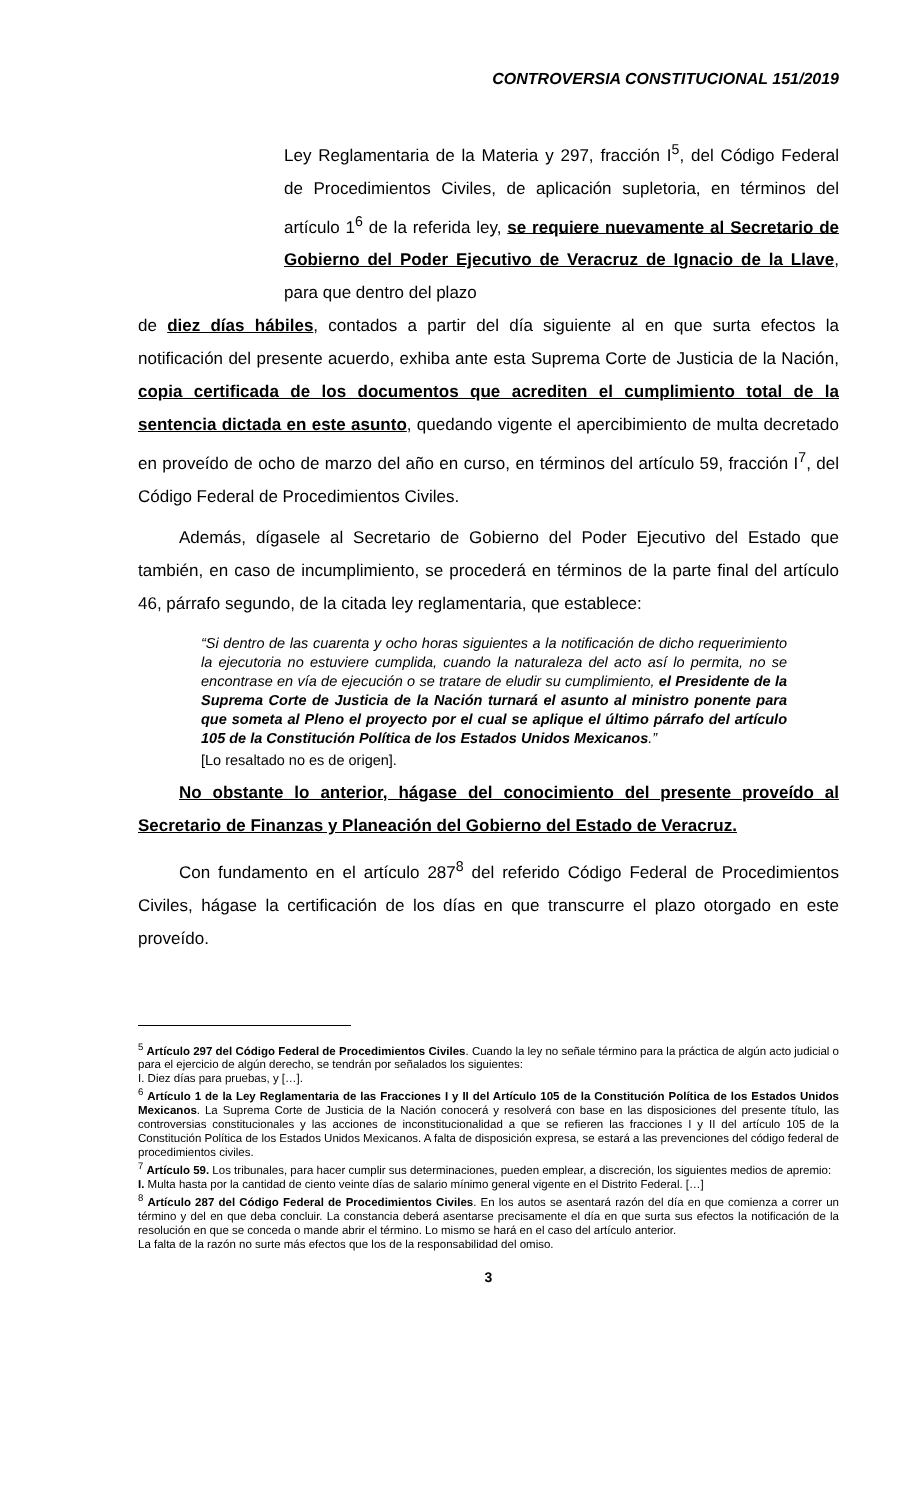CONTROVERSIA CONSTITUCIONAL 151/2019
Ley Reglamentaria de la Materia y 297, fracción I<sup>5</sup>, del Código Federal de Procedimientos Civiles, de aplicación supletoria, en términos del artículo 1<sup>6</sup> de la referida ley, se requiere nuevamente al Secretario de Gobierno del Poder Ejecutivo de Veracruz de Ignacio de la Llave, para que dentro del plazo
de diez días hábiles, contados a partir del día siguiente al en que surta efectos la notificación del presente acuerdo, exhiba ante esta Suprema Corte de Justicia de la Nación, copia certificada de los documentos que acrediten el cumplimiento total de la sentencia dictada en este asunto, quedando vigente el apercibimiento de multa decretado en proveído de ocho de marzo del año en curso, en términos del artículo 59, fracción I<sup>7</sup>, del Código Federal de Procedimientos Civiles.
Además, dígasele al Secretario de Gobierno del Poder Ejecutivo del Estado que también, en caso de incumplimiento, se procederá en términos de la parte final del artículo 46, párrafo segundo, de la citada ley reglamentaria, que establece:
“Si dentro de las cuarenta y ocho horas siguientes a la notificación de dicho requerimiento la ejecutoria no estuviere cumplida, cuando la naturaleza del acto así lo permita, no se encontrase en vía de ejecución o se tratare de eludir su cumplimiento, el Presidente de la Suprema Corte de Justicia de la Nación turnará el asunto al ministro ponente para que someta al Pleno el proyecto por el cual se aplique el último párrafo del artículo 105 de la Constitución Política de los Estados Unidos Mexicanos.”
[Lo resaltado no es de origen].
No obstante lo anterior, hágase del conocimiento del presente proveído al Secretario de Finanzas y Planeación del Gobierno del Estado de Veracruz.
Con fundamento en el artículo 287<sup>8</sup> del referido Código Federal de Procedimientos Civiles, hágase la certificación de los días en que transcurre el plazo otorgado en este proveído.
<sup>5</sup> Artículo 297 del Código Federal de Procedimientos Civiles. Cuando la ley no señale término para la práctica de algún acto judicial o para el ejercicio de algún derecho, se tendrán por señalados los siguientes:
I. Diez días para pruebas, y […].
<sup>6</sup> Artículo 1 de la Ley Reglamentaria de las Fracciones I y II del Artículo 105 de la Constitución Política de los Estados Unidos Mexicanos. La Suprema Corte de Justicia de la Nación conocerá y resolverá con base en las disposiciones del presente título, las controversias constitucionales y las acciones de inconstitucionalidad a que se refieren las fracciones I y II del artículo 105 de la Constitución Política de los Estados Unidos Mexicanos. A falta de disposición expresa, se estará a las prevenciones del código federal de procedimientos civiles.
<sup>7</sup> Artículo 59. Los tribunales, para hacer cumplir sus determinaciones, pueden emplear, a discreción, los siguientes medios de apremio:
I. Multa hasta por la cantidad de ciento veinte días de salario mínimo general vigente en el Distrito Federal. […]
<sup>8</sup> Artículo 287 del Código Federal de Procedimientos Civiles. En los autos se asentará razón del día en que comienza a correr un término y del en que deba concluir. La constancia deberá asentarse precisamente el día en que surta sus efectos la notificación de la resolución en que se conceda o mande abrir el término. Lo mismo se hará en el caso del artículo anterior.
La falta de la razón no surte más efectos que los de la responsabilidad del omiso.
3